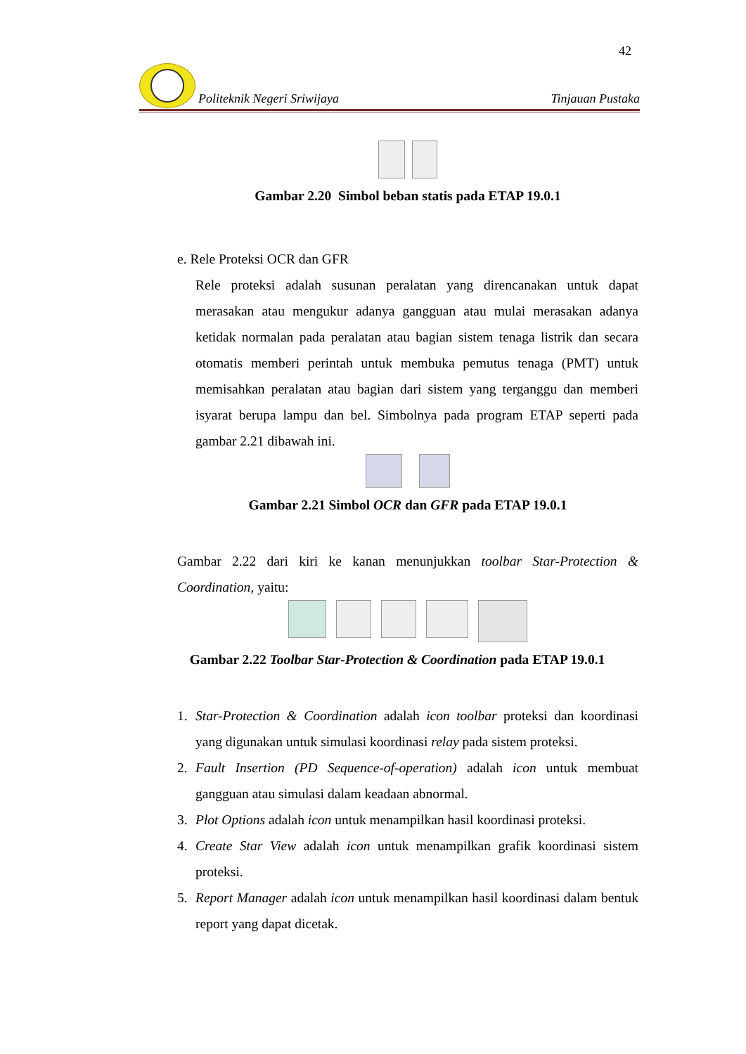42
Politeknik Negeri Sriwijaya Tinjauan Pustaka
Gambar 2.20 Simbol beban statis pada ETAP 19.0.1
e. Rele Proteksi OCR dan GFR
Rele proteksi adalah susunan peralatan yang direncanakan untuk dapat merasakan atau mengukur adanya gangguan atau mulai merasakan adanya ketidak normalan pada peralatan atau bagian sistem tenaga listrik dan secara otomatis memberi perintah untuk membuka pemutus tenaga (PMT) untuk memisahkan peralatan atau bagian dari sistem yang terganggu dan memberi isyarat berupa lampu dan bel. Simbolnya pada program ETAP seperti pada gambar 2.21 dibawah ini.
Gambar 2.21 Simbol OCR dan GFR pada ETAP 19.0.1
Gambar 2.22 dari kiri ke kanan menunjukkan toolbar Star-Protection & Coordination, yaitu:
Gambar 2.22 Toolbar Star-Protection & Coordination pada ETAP 19.0.1
1. Star-Protection & Coordination adalah icon toolbar proteksi dan koordinasi yang digunakan untuk simulasi koordinasi relay pada sistem proteksi.
2. Fault Insertion (PD Sequence-of-operation) adalah icon untuk membuat gangguan atau simulasi dalam keadaan abnormal.
3. Plot Options adalah icon untuk menampilkan hasil koordinasi proteksi.
4. Create Star View adalah icon untuk menampilkan grafik koordinasi sistem proteksi.
5. Report Manager adalah icon untuk menampilkan hasil koordinasi dalam bentuk report yang dapat dicetak.